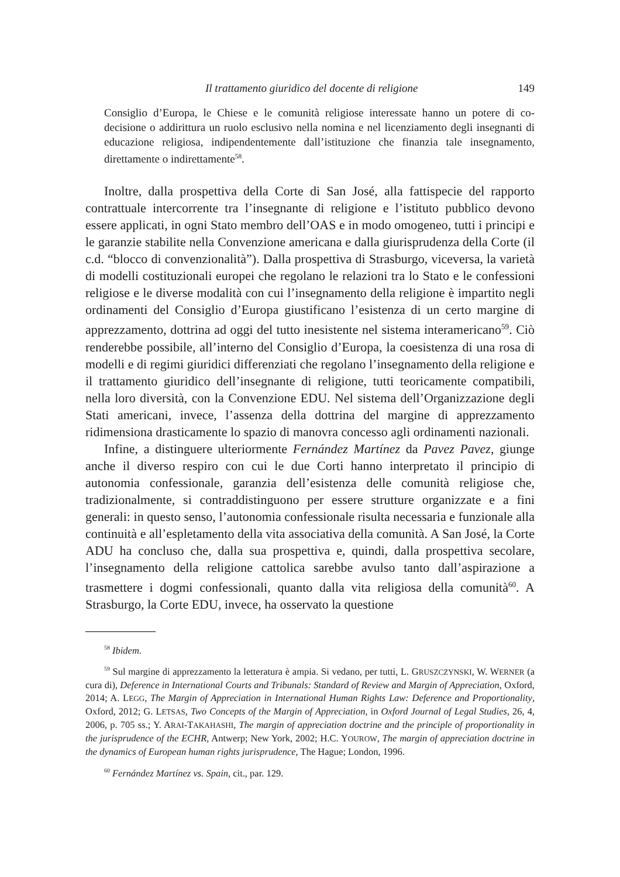Il trattamento giuridico del docente di religione 149
Consiglio d’Europa, le Chiese e le comunità religiose interessate hanno un potere di co-decisione o addirittura un ruolo esclusivo nella nomina e nel licenziamento degli insegnanti di educazione religiosa, indipendentemente dall’istituzione che finanzia tale insegnamento, direttamente o indirettamente<sup>58</sup>.
Inoltre, dalla prospettiva della Corte di San José, alla fattispecie del rapporto contrattuale intercorrente tra l’insegnante di religione e l’istituto pubblico devono essere applicati, in ogni Stato membro dell’OAS e in modo omogeneo, tutti i principi e le garanzie stabilite nella Convenzione americana e dalla giurisprudenza della Corte (il c.d. “blocco di convenzionalità”). Dalla prospettiva di Strasburgo, viceversa, la varietà di modelli costituzionali europei che regolano le relazioni tra lo Stato e le confessioni religiose e le diverse modalità con cui l’insegnamento della religione è impartito negli ordinamenti del Consiglio d’Europa giustificano l’esistenza di un certo margine di apprezzamento, dottrina ad oggi del tutto inesistente nel sistema interamericano<sup>59</sup>. Ciò renderebbe possibile, all’interno del Consiglio d’Europa, la coesistenza di una rosa di modelli e di regimi giuridici differenziati che regolano l’insegnamento della religione e il trattamento giuridico dell’insegnante di religione, tutti teoricamente compatibili, nella loro diversità, con la Convenzione EDU. Nel sistema dell’Organizzazione degli Stati americani, invece, l’assenza della dottrina del margine di apprezzamento ridimensiona drasticamente lo spazio di manovra concesso agli ordinamenti nazionali.
Infine, a distinguere ulteriormente Fernández Martínez da Pavez Pavez, giunge anche il diverso respiro con cui le due Corti hanno interpretato il principio di autonomia confessionale, garanzia dell’esistenza delle comunità religiose che, tradizionalmente, si contraddistinguono per essere strutture organizzate e a fini generali: in questo senso, l’autonomia confessionale risulta necessaria e funzionale alla continuità e all’espletamento della vita associativa della comunità. A San José, la Corte ADU ha concluso che, dalla sua prospettiva e, quindi, dalla prospettiva secolare, l’insegnamento della religione cattolica sarebbe avulso tanto dall’aspirazione a trasmettere i dogmi confessionali, quanto dalla vita religiosa della comunità<sup>60</sup>. A Strasburgo, la Corte EDU, invece, ha osservato la questione
<sup>58</sup> Ibidem.
<sup>59</sup> Sul margine di apprezzamento la letteratura è ampia. Si vedano, per tutti, L. GRUSZCZYNSKI, W. WERNER (a cura di), Deference in International Courts and Tribunals: Standard of Review and Margin of Appreciation, Oxford, 2014; A. LEGG, The Margin of Appreciation in International Human Rights Law: Deference and Proportionality, Oxford, 2012; G. LETSAS, Two Concepts of the Margin of Appreciation, in Oxford Journal of Legal Studies, 26, 4, 2006, p. 705 ss.; Y. ARAI-TAKAHASHI, The margin of appreciation doctrine and the principle of proportionality in the jurisprudence of the ECHR, Antwerp; New York, 2002; H.C. YOUROW, The margin of appreciation doctrine in the dynamics of European human rights jurisprudence, The Hague; London, 1996.
<sup>60</sup> Fernández Martínez vs. Spain, cit., par. 129.